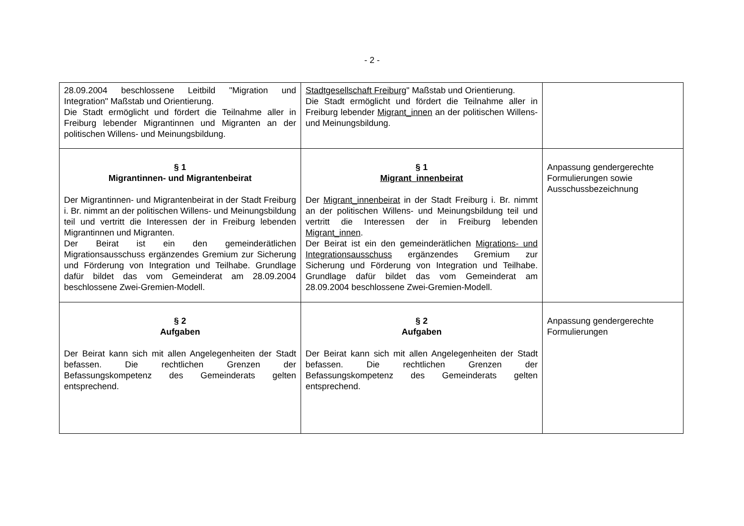- 2 -
| 28.09.2004 beschlossene Leitbild "Migration und Integration" Maßstab und Orientierung. Die Stadt ermöglicht und fördert die Teilnahme aller in Freiburg lebender Migrantinnen und Migranten an der politischen Willens- und Meinungsbildung. | Stadtgesellschaft Freiburg " Maßstab und Orientierung. Die Stadt ermöglicht und fördert die Teilnahme aller in Freiburg lebender Migrant_innen an der politischen Willens- und Meinungsbildung. | |
| § 1 Migrantinnen- und Migrantenbeirat Der Migrantinnen- und Migrantenbeirat in der Stadt Freiburg i. Br. nimmt an der politischen Willens- und Meinungsbildung teil und vertritt die Interessen der in Freiburg lebenden Migrantinnen und Migranten. Der Beirat ist ein den gemeinderätlichen Migrationsausschuss ergänzendes Gremium zur Sicherung und Förderung von Integration und Teilhabe. Grundlage dafür bildet das vom Gemeinderat am 28.09.2004 beschlossene Zwei-Gremien-Modell. | § 1 Migrant_innenbeirat Der Migrant_innenbeirat in der Stadt Freiburg i. Br. nimmt an der politischen Willens- und Meinungsbildung teil und vertritt die Interessen der in Freiburg lebenden Migrant_innen . Der Beirat ist ein den gemeinderätlichen Migrations- und Integrationsausschuss ergänzendes Gremium zur Sicherung und Förderung von Integration und Teilhabe. Grundlage dafür bildet das vom Gemeinderat am 28.09.2004 beschlossene Zwei-Gremien-Modell. | Anpassung gendergerechte Formulierungen sowie Ausschussbezeichnung |
| § 2 Aufgaben Der Beirat kann sich mit allen Angelegenheiten der Stadt befassen. Die rechtlichen Grenzen der Befassungskompetenz des Gemeinderats gelten entsprechend. | § 2 Aufgaben Der Beirat kann sich mit allen Angelegenheiten der Stadt befassen. Die rechtlichen Grenzen der Befassungskompetenz des Gemeinderats gelten entsprechend. | Anpassung gendergerechte Formulierungen |